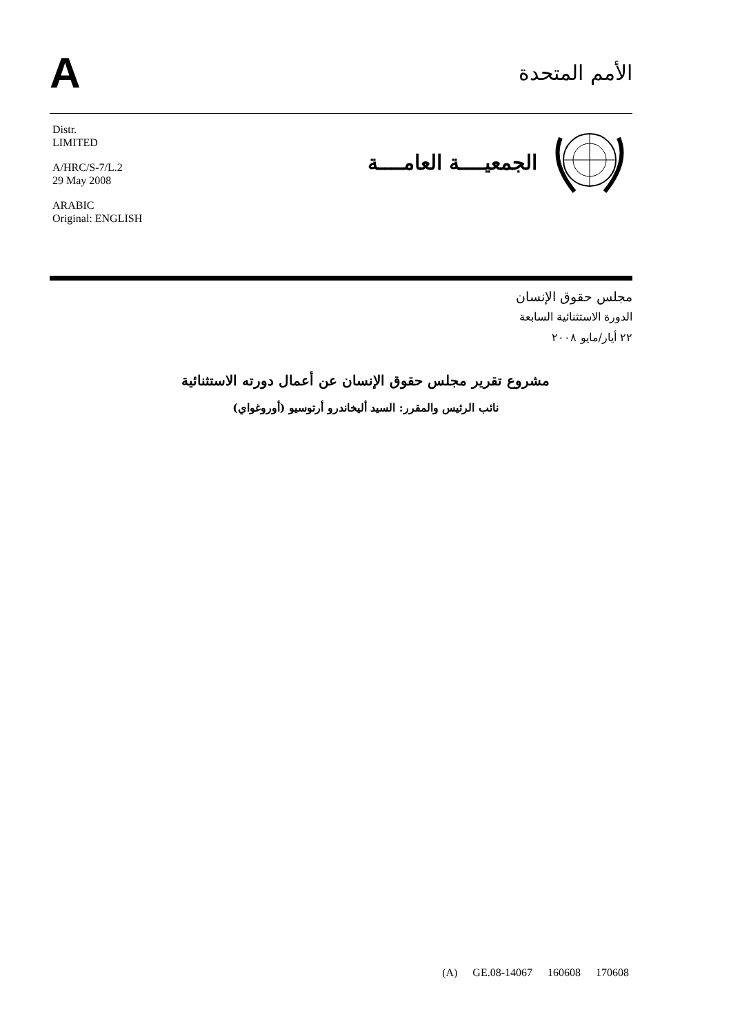A
الأمم المتحدة
Distr.
LIMITED
A/HRC/S-7/L.2
29 May 2008
ARABIC
Original: ENGLISH
الجمعيــــة العامــــة
مجلس حقوق الإنسان
الدورة الاستثنائية السابعة
٢٢ أيار/مايو ٢٠٠٨
مشروع تقرير مجلس حقوق الإنسان عن أعمال دورته الاستثنائية
نائب الرئيس والمقرر: السيد أليخاندرو أرتوسيو (أوروغواي)
(A) GE.08-14067 160608 170608